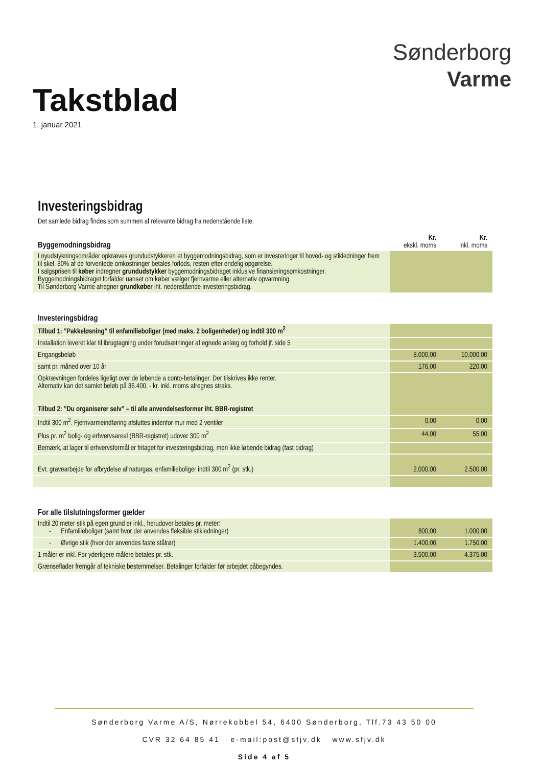Takstblad
1. januar 2021
Sønderborg
Varme
Investeringsbidrag
Det samlede bidrag findes som summen af relevante bidrag fra nedenstående liste.
| Byggemodningsbidrag | Kr. ekskl. moms | Kr. inkl. moms |
| I nyudstykningsområder opkræves grundudstykkeren et byggemodningsbidrag, som er investeringer til hoved- og stikledninger frem til skel. 80% af de forventede omkostninger betales forlods, resten efter endelig opgørelse. I salgsprisen til køber indregner grundudstykker byggemodningsbidraget inklusive finansieringsomkostninger. Byggemodningsbidraget forfalder uanset om køber vælger fjernvarme eller alternativ opvarmning. Til Sønderborg Varme afregner grundkøber iht. nedenstående investeringsbidrag. | | |
| Investeringsbidrag | | |
| Tilbud 1: ”Pakkeløsning” til enfamilieboliger (med maks. 2 boligenheder) og indtil 300 m<sup>2</sup> | | |
| Installation leveret klar til ibrugtagning under forudsætninger af egnede anlæg og forhold jf. side 5 | | |
| Engangsbeløb | 8.000,00 | 10.000,00 |
| samt pr. måned over 10 år | 176,00 | 220,00 |
| Opkrævningen fordeles ligeligt over de løbende a conto-betalinger. Der tilskrives ikke renter. Alternativ kan det samlet beløb på 36.400, - kr. inkl. moms afregnes straks. Tilbud 2: ”Du organiserer selv” – til alle anvendelsesformer iht. BBR-registret | | |
| Indtil 300 m<sup>2</sup>. Fjernvarmeindføring afsluttes indenfor mur med 2 ventiler | 0,00 | 0,00 |
| Plus pr. m<sup>2</sup> bolig- og erhvervsareal (BBR-registret) udover 300 m<sup>2</sup> | 44,00 | 55,00 |
| Bemærk, at lager til erhvervsformål er fritaget for investeringsbidrag, men ikke løbende bidrag (fast bidrag) | | |
| Evt. gravearbejde for afbrydelse af naturgas, enfamilieboliger indtil 300 m<sup>2</sup> (pr. stk.) | 2.000,00 | 2.500,00 |
| For alle tilslutningsformer gælder | | |
| Indtil 20 meter stik på egen grund er inkl., herudover betales pr. meter: - Enfamilieboliger (samt hvor der anvendes fleksible stikledninger) | 800,00 | 1.000,00 |
| - Øvrige stik (hvor der anvendes faste stålrør) | 1.400,00 | 1.750,00 |
| 1 måler er inkl. For yderligere målere betales pr. stk. | 3.500,00 | 4.375,00 |
| Grænseflader fremgår af tekniske bestemmelser. Betalinger forfalder før arbejdet påbegyndes. | | |
Sønderborg Varme A/S, Nørrekobbel 54, 6400 Sønderborg, Tlf.73 43 50 00
CVR 32 64 85 41 e-mail:post@sfjv.dk www.sfjv.dk
Side 4 af 5